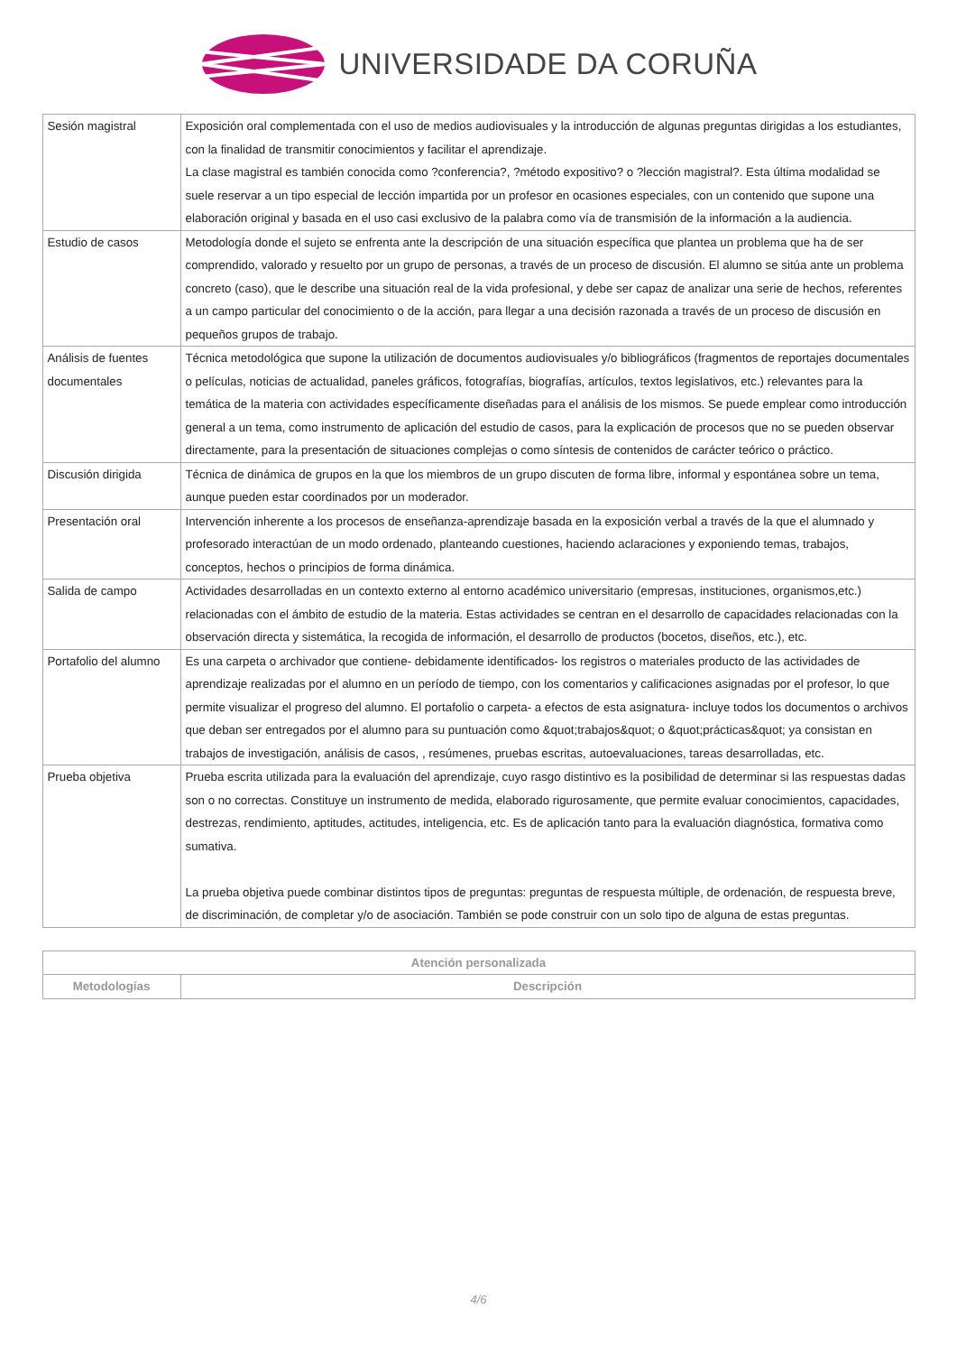UNIVERSIDADE DA CORUÑA
| Sesión magistral | Exposición oral complementada con el uso de medios audiovisuales y la introducción de algunas preguntas dirigidas a los estudiantes, con la finalidad de transmitir conocimientos y facilitar el aprendizaje. La clase magistral es también conocida como ?conferencia?, ?método expositivo? o ?lección magistral?. Esta última modalidad se suele reservar a un tipo especial de lección impartida por un profesor en ocasiones especiales, con un contenido que supone una elaboración original y basada en el uso casi exclusivo de la palabra como vía de transmisión de la información a la audiencia. |
| Estudio de casos | Metodología donde el sujeto se enfrenta ante la descripción de una situación específica que plantea un problema que ha de ser comprendido, valorado y resuelto por un grupo de personas, a través de un proceso de discusión. El alumno se sitúa ante un problema concreto (caso), que le describe una situación real de la vida profesional, y debe ser capaz de analizar una serie de hechos, referentes a un campo particular del conocimiento o de la acción, para llegar a una decisión razonada a través de un proceso de discusión en pequeños grupos de trabajo. |
| Análisis de fuentes documentales | Técnica metodológica que supone la utilización de documentos audiovisuales y/o bibliográficos (fragmentos de reportajes documentales o películas, noticias de actualidad, paneles gráficos, fotografías, biografías, artículos, textos legislativos, etc.) relevantes para la temática de la materia con actividades específicamente diseñadas para el análisis de los mismos. Se puede emplear como introducción general a un tema, como instrumento de aplicación del estudio de casos, para la explicación de procesos que no se pueden observar directamente, para la presentación de situaciones complejas o como síntesis de contenidos de carácter teórico o práctico. |
| Discusión dirigida | Técnica de dinámica de grupos en la que los miembros de un grupo discuten de forma libre, informal y espontánea sobre un tema, aunque pueden estar coordinados por un moderador. |
| Presentación oral | Intervención inherente a los procesos de enseñanza-aprendizaje basada en la exposición verbal a través de la que el alumnado y profesorado interactúan de un modo ordenado, planteando cuestiones, haciendo aclaraciones y exponiendo temas, trabajos, conceptos, hechos o principios de forma dinámica. |
| Salida de campo | Actividades desarrolladas en un contexto externo al entorno académico universitario (empresas, instituciones, organismos,etc.) relacionadas con el ámbito de estudio de la materia. Estas actividades se centran en el desarrollo de capacidades relacionadas con la observación directa y sistemática, la recogida de información, el desarrollo de productos (bocetos, diseños, etc.), etc. |
| Portafolio del alumno | Es una carpeta o archivador que contiene- debidamente identificados- los registros o materiales producto de las actividades de aprendizaje realizadas por el alumno en un período de tiempo, con los comentarios y calificaciones asignadas por el profesor, lo que permite visualizar el progreso del alumno. El portafolio o carpeta- a efectos de esta asignatura- incluye todos los documentos o archivos que deban ser entregados por el alumno para su puntuación como &quot;trabajos&quot; o &quot;prácticas&quot; ya consistan en trabajos de investigación, análisis de casos, , resúmenes, pruebas escritas, autoevaluaciones, tareas desarrolladas, etc. |
| Prueba objetiva | Prueba escrita utilizada para la evaluación del aprendizaje, cuyo rasgo distintivo es la posibilidad de determinar si las respuestas dadas son o no correctas. Constituye un instrumento de medida, elaborado rigurosamente, que permite evaluar conocimientos, capacidades, destrezas, rendimiento, aptitudes, actitudes, inteligencia, etc. Es de aplicación tanto para la evaluación diagnóstica, formativa como sumativa. La prueba objetiva puede combinar distintos tipos de preguntas: preguntas de respuesta múltiple, de ordenación, de respuesta breve, de discriminación, de completar y/o de asociación. También se pode construir con un solo tipo de alguna de estas preguntas. |
| Atención personalizada | |
| --- | --- |
| Metodologías | Descripción |
4/6